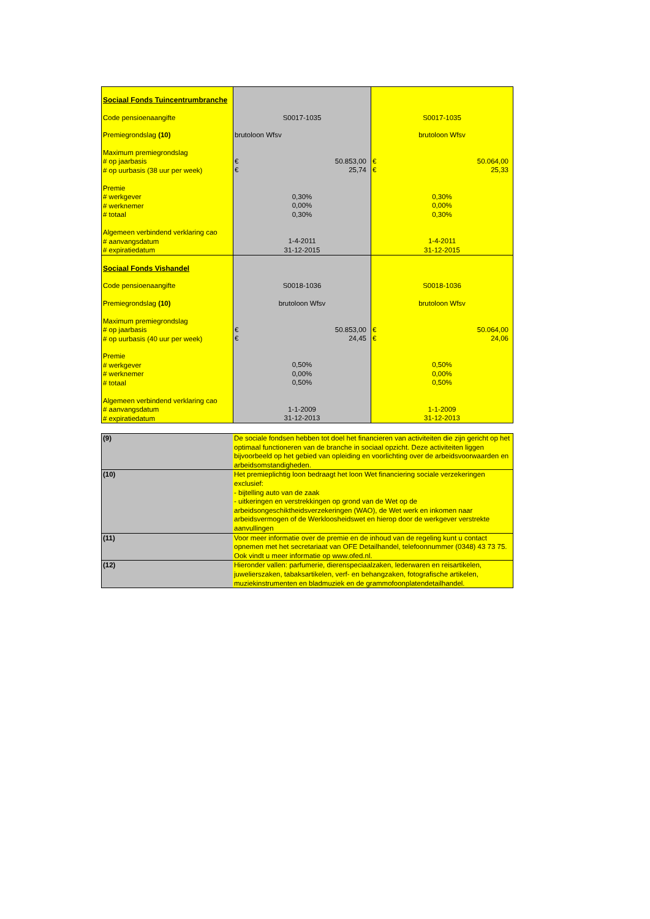| Sociaal Fonds Tuincentrumbranche | | |
| Code pensioenaangifte | S0017-1035 | S0017-1035 |
| Premiegrondslag (10) | brutoloon Wfsv | brutoloon Wfsv |
| Maximum premiegrondslag # op jaarbasis # op uurbasis (38 uur per week) | € 50.853,00 € 25,74 | € 50.064,00 € 25,33 |
| Premie # werkgever # werknemer # totaal | 0,30% 0,00% 0,30% | 0,30% 0,00% 0,30% |
| Algemeen verbindend verklaring cao # aanvangsdatum # expiratiedatum | 1-4-2011 31-12-2015 | 1-4-2011 31-12-2015 |
| Sociaal Fonds Vishandel | | |
| Code pensioenaangifte | S0018-1036 | S0018-1036 |
| Premiegrondslag (10) | brutoloon Wfsv | brutoloon Wfsv |
| Maximum premiegrondslag # op jaarbasis # op uurbasis (40 uur per week) | € 50.853,00 € 24,45 | € 50.064,00 € 24,06 |
| Premie # werkgever # werknemer # totaal | 0,50% 0,00% 0,50% | 0,50% 0,00% 0,50% |
| Algemeen verbindend verklaring cao # aanvangsdatum # expiratiedatum | 1-1-2009 31-12-2013 | 1-1-2009 31-12-2013 |
| (9) | De sociale fondsen hebben tot doel het financieren van activiteiten die zijn gericht op het optimaal functioneren van de branche in sociaal opzicht. Deze activiteiten liggen bijvoorbeeld op het gebied van opleiding en voorlichting over de arbeidsvoorwaarden en arbeidsomstandigheden. |
| (10) | Het premieplichtig loon bedraagt het loon Wet financiering sociale verzekeringen exclusief: - bijtelling auto van de zaak - uitkeringen en verstrekkingen op grond van de Wet op de arbeidsongeschiktheidsverzekeringen (WAO), de Wet werk en inkomen naar arbeidsvermogen of de Werkloosheidswet en hierop door de werkgever verstrekte aanvullingen |
| (11) | Voor meer informatie over de premie en de inhoud van de regeling kunt u contact opnemen met het secretariaat van OFE Detailhandel, telefoonnummer (0348) 43 73 75. Ook vindt u meer informatie op www.ofed.nl. |
| (12) | Hieronder vallen: parfumerie, dierenspeciaalzaken, lederwaren en reisartikelen, juwelierszaken, tabaksartikelen, verf- en behangzaken, fotografische artikelen, muziekinstrumenten en bladmuziek en de grammofoonplatendetailhandel. |